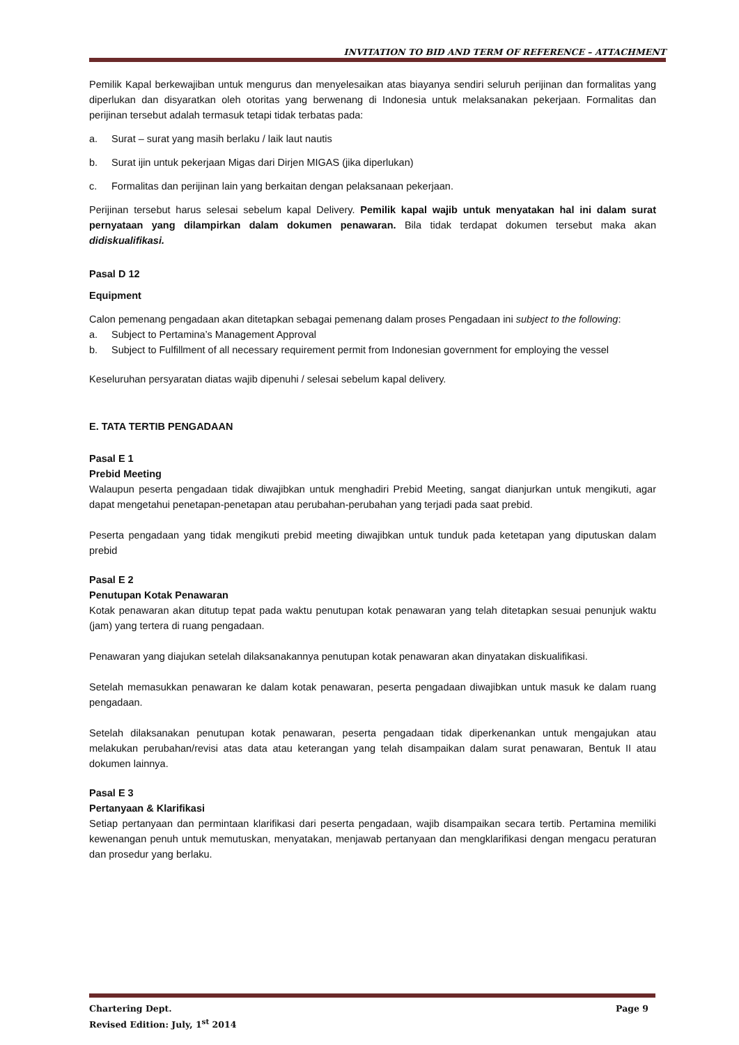INVITATION TO BID AND TERM OF REFERENCE – ATTACHMENT
Pemilik Kapal berkewajiban untuk mengurus dan menyelesaikan atas biayanya sendiri seluruh perijinan dan formalitas yang diperlukan dan disyaratkan oleh otoritas yang berwenang di Indonesia untuk melaksanakan pekerjaan. Formalitas dan perijinan tersebut adalah termasuk tetapi tidak terbatas pada:
a. Surat – surat yang masih berlaku / laik laut nautis
b. Surat ijin untuk pekerjaan Migas dari Dirjen MIGAS (jika diperlukan)
c. Formalitas dan perijinan lain yang berkaitan dengan pelaksanaan pekerjaan.
Perijinan tersebut harus selesai sebelum kapal Delivery. Pemilik kapal wajib untuk menyatakan hal ini dalam surat pernyataan yang dilampirkan dalam dokumen penawaran. Bila tidak terdapat dokumen tersebut maka akan didiskualifikasi.
Pasal D 12
Equipment
Calon pemenang pengadaan akan ditetapkan sebagai pemenang dalam proses Pengadaan ini subject to the following:
a. Subject to Pertamina’s Management Approval
b. Subject to Fulfillment of all necessary requirement permit from Indonesian government for employing the vessel
Keseluruhan persyaratan diatas wajib dipenuhi / selesai sebelum kapal delivery.
E. TATA TERTIB PENGADAAN
Pasal E 1
Prebid Meeting
Walaupun peserta pengadaan tidak diwajibkan untuk menghadiri Prebid Meeting, sangat dianjurkan untuk mengikuti, agar dapat mengetahui penetapan-penetapan atau perubahan-perubahan yang terjadi pada saat prebid.
Peserta pengadaan yang tidak mengikuti prebid meeting diwajibkan untuk tunduk pada ketetapan yang diputuskan dalam prebid
Pasal E 2
Penutupan Kotak Penawaran
Kotak penawaran akan ditutup tepat pada waktu penutupan kotak penawaran yang telah ditetapkan sesuai penunjuk waktu (jam) yang tertera di ruang pengadaan.
Penawaran yang diajukan setelah dilaksanakannya penutupan kotak penawaran akan dinyatakan diskualifikasi.
Setelah memasukkan penawaran ke dalam kotak penawaran, peserta pengadaan diwajibkan untuk masuk ke dalam ruang pengadaan.
Setelah dilaksanakan penutupan kotak penawaran, peserta pengadaan tidak diperkenankan untuk mengajukan atau melakukan perubahan/revisi atas data atau keterangan yang telah disampaikan dalam surat penawaran, Bentuk II atau dokumen lainnya.
Pasal E 3
Pertanyaan & Klarifikasi
Setiap pertanyaan dan permintaan klarifikasi dari peserta pengadaan, wajib disampaikan secara tertib. Pertamina memiliki kewenangan penuh untuk memutuskan, menyatakan, menjawab pertanyaan dan mengklarifikasi dengan mengacu peraturan dan prosedur yang berlaku.
Chartering Dept. Page 9
Revised Edition: July, 1<sup>st</sup> 2014